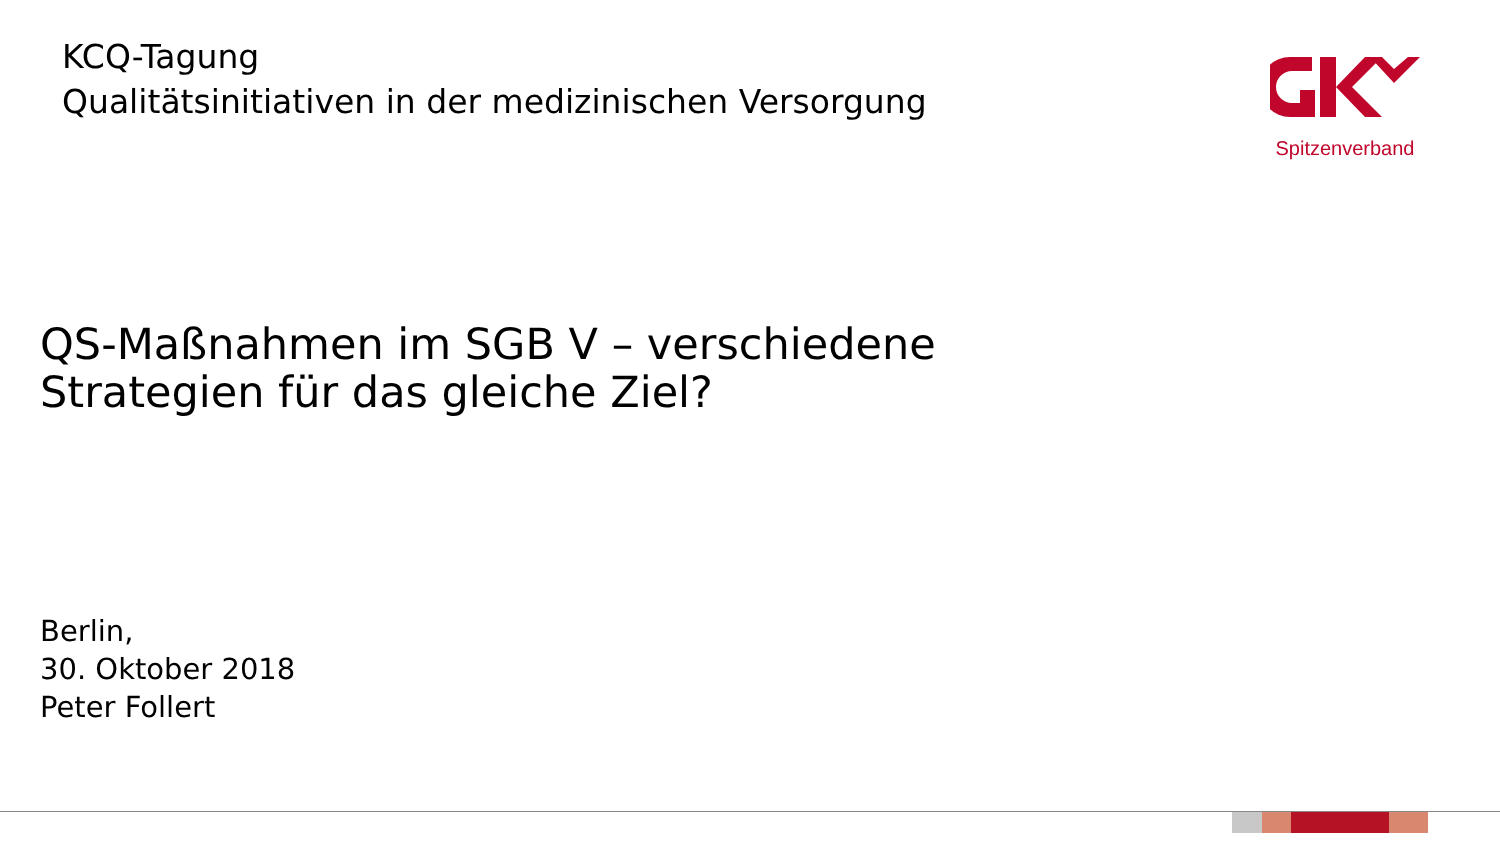KCQ-Tagung
Qualitätsinitiativen in der medizinischen Versorgung
Spitzenverband
QS-Maßnahmen im SGB V – verschiedene
Strategien für das gleiche Ziel?
Berlin,
30. Oktober 2018
Peter Follert